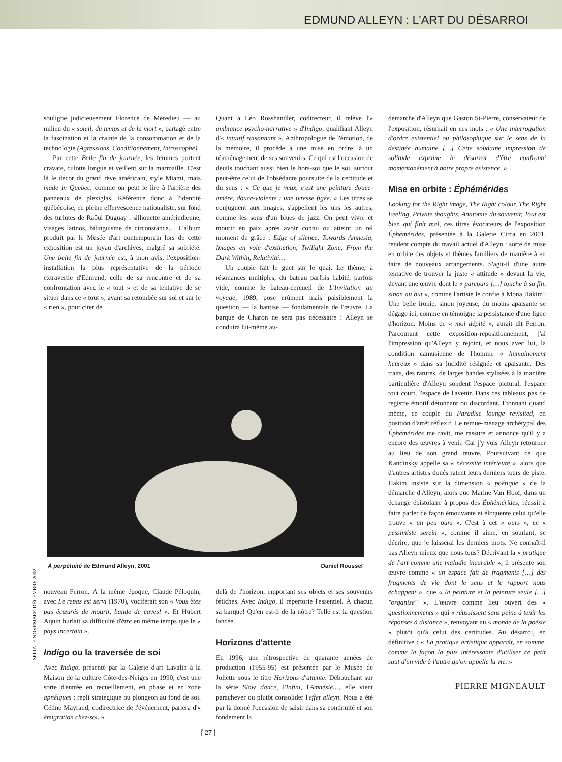EDMUND ALLEYN : L'ART DU DÉSARROI
souligne judicieusement Florence de Mèredieu — au milieu du « soleil, du temps et de la mort », partagé entre la fascination et la crainte de la consommation et de la technologie (Agressions, Conditionnement, Introscophe).
Par cette Belle fin de journée, les femmes portent cravate, culotte longue et veillent sur la marmaille. C'est là le décor du grand rêve américain, style Miami, mais made in Quebec, comme on peut le lire à l'arrière des panneaux de plexiglas. Référence donc à l'identité québécoise, en pleine effervescence nationaliste, sur fond des turlutes de Raôul Duguay : silhouette amérindienne, visages latinos, bilinguisme de circonstance… L'album produit par le Musée d'art contemporain lors de cette exposition est un joyau d'archives, malgré sa sobriété. Une belle fin de journée est, à mon avis, l'exposition-installation la plus représentative de la période extravertie d'Edmund, celle de sa rencontre et de sa confrontation avec le « tout » et de sa tentative de se situer dans ce « tout », avant sa retombée sur soi et sur le « rien », pour citer de
Quant à Léo Rosshandler, codirecteur, il relève l'« ambiance psycho-narrative » d'Indigo, qualifiant Alleyn d'« intuitif raisonnant ». Anthropologue de l'émotion, de la mémoire, il procède à une mise en ordre, à un réaménagement de ses souvenirs. Ce qui est l'occasion de deuils touchant aussi bien le hors-soi que le soi, surtout peut-être celui de l'obsédante poursuite de la certitude et du sens : « Ce que je veux, c'est une peinture douce-amère, douce-violente : une ivresse figée. » Les titres se conjuguent aux images, s'appellent les uns les autres, comme les sons d'un blues de jazz. On peut vivre et mourir en paix après avoir connu ou atteint un tel moment de grâce : Edge of silence, Towards Amnesia, Images en voie d'extinction, Twilight Zone, From the Dark Within, Relativité…
Un couple fait le guet sur le quai. Le thème, à résonances multiples, du bateau parfois habité, parfois vide, comme le bateau-cercueil de L'Invitation au voyage, 1989, pose crûment mais paisiblement la question — la hantise — fondamentale de l'œuvre. La barque de Charon ne sera pas nécessaire : Alleyn se conduira lui-même au-
À perpétuité de Edmund Alleyn, 2001 Daniel Roussel
nouveau Ferron. À la même époque, Claude Péloquin, avec Le repas est servi (1970), vociférait son « Vous êtes pas écœurés de mourir, bande de caves! ». Et Hubert Aquin hurlait sa difficulté d'être en même temps que le « pays incertain ».
Indigo ou la traversée de soi
Avec Indigo, présenté par la Galerie d'art Lavalin à la Maison de la culture Côte-des-Neiges en 1990, c'est une sorte d'entrée en recueillement, en phase et en zone apnéiques : repli stratégique ou plongeon au fond de soi. Céline Mayrand, codirectrice de l'événement, parlera d'« émigration chez-soi. »
delà de l'horizon, emportant ses objets et ses souvenirs fétiches. Avec Indigo, il répertorie l'essentiel. À chacun sa barque! Qu'en est-il de la nôtre? Telle est la question lancée.
Horizons d'attente
En 1996, une rétrospective de quarante années de production (1955-95) est présentée par le Musée de Joliette sous le titre Horizons d'attente. Débouchant sur la série Slow dance, l'Infini, l'Amnésie…, elle vient parachever ou plutôt consolider l'effet alleyn. Nous a été par là donné l'occasion de saisir dans sa continuité et son fondement la
[ 27 ]
démarche d'Alleyn que Gaston St-Pierre, conservateur de l'exposition, résumait en ces mots : « Une interrogation d'ordre existentiel ou philosophique sur le sens de la destinée humaine […] Cette soudaine impression de solitude exprime le désarroi d'être confronté momentanément à notre propre existence. »
Mise en orbite : Éphémérides
Looking for the Right image, The Right colour, The Right Feeling, Private thoughts, Anatomie du souvenir, Tout est bien qui finit mal, ces titres évocateurs de l'exposition Éphémérides, présentée à la Galerie Circa en 2001, rendent compte du travail actuel d'Alleyn : sorte de mise en orbite des objets et thèmes familiers de manière à en faire de nouveaux arrangements. S'agit-il d'une autre tentative de trouver la juste « attitude » devant la vie, devant une œuvre dont le « parcours […] touche à sa fin, sinon au but », comme l'artiste le confie à Mona Hakim? Une belle ironie, sinon joyeuse, du moins apaisante se dégage ici, comme en témoigne la persistance d'une ligne d'horizon. Moins de « moi dépité », aurait dit Ferron. Parcourant cette exposition-repositionnement, j'ai l'impression qu'Alleyn y rejoint, et nous avec lui, la condition camusienne de l'homme « humainement heureux » dans sa lucidité résignée et apaisante. Des traits, des ratures, de larges bandes stylisées à la manière particulière d'Alleyn sondent l'espace pictural, l'espace tout court, l'espace de l'avenir. Dans ces tableaux pas de registre émotif détonnant ou discordant. Étonnant quand même, ce couple du Paradise lounge revisited, en position d'arrêt réflexif. Le remue-ménage archétypal des Éphémérides me ravit, me rassure et annonce qu'il y a encore des œuvres à venir. Car j'y vois Alleyn retourner au lieu de son grand œuvre. Poursuivant ce que Kandinsky appelle sa « nécessité intérieure », alors que d'autres artistes doués ratent leurs derniers tours de piste. Hakim insiste sur la dimension « poétique » de la démarche d'Alleyn, alors que Marine Van Hoof, dans un échange épistolaire à propos des Éphémérides, réussit à faire parler de façon émouvante et éloquente celui qu'elle trouve « un peu ours ». C'est à cet « ours », ce « pessimiste serein », comme il aime, en souriant, se décrire, que je laisserai les derniers mots. Ne connaît-il pas Alleyn mieux que nous tous? Décrivant la « pratique de l'art comme une maladie incurable », il présente son œuvre comme « un espace fait de fragments […] des fragments de vie dont le sens et le rapport nous échappent », que « la peinture et la peinture seule […] "organise" ». L'œuvre comme lieu ouvert des « questionnements » qui « réussissent sans peine à tenir les réponses à distance », renvoyant au « monde de la poésie » plutôt qu'à celui des certitudes. Au désarroi, en définitive : « La pratique artistique apparaît, en somme, comme la façon la plus intéressante d'utiliser ce petit saut d'un vide à l'autre qu'on appelle la vie. »
PIERRE MIGNEAULT
SPIRALE NOVEMBRE-DÉCEMBRE 2002